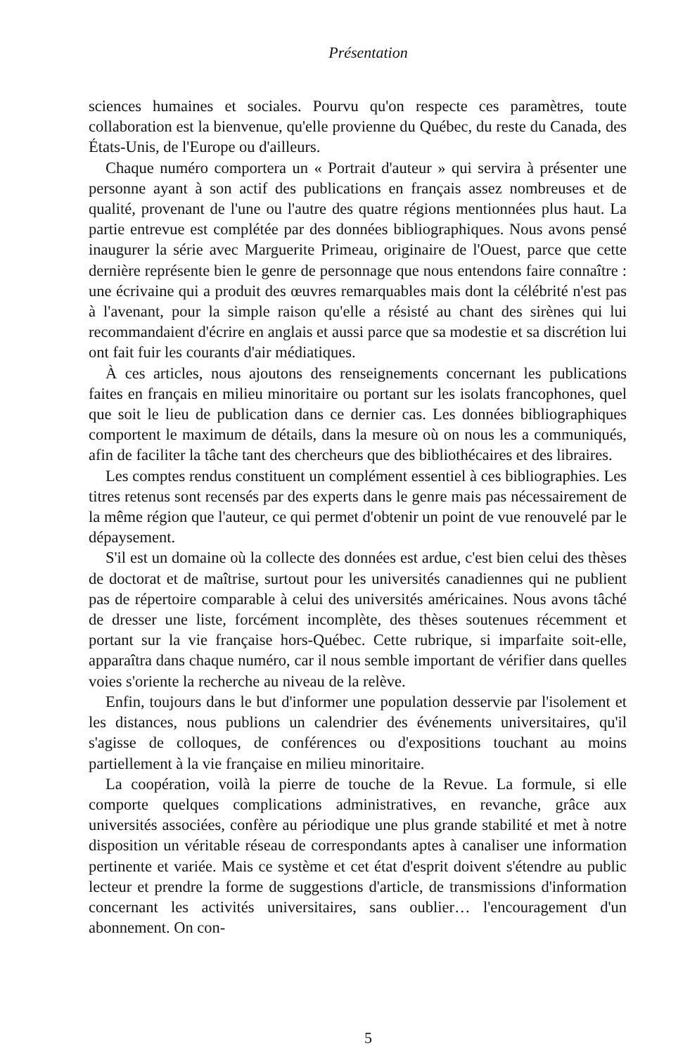Présentation
sciences humaines et sociales. Pourvu qu'on respecte ces paramètres, toute collaboration est la bienvenue, qu'elle provienne du Québec, du reste du Canada, des États-Unis, de l'Europe ou d'ailleurs.
Chaque numéro comportera un « Portrait d'auteur » qui servira à présenter une personne ayant à son actif des publications en français assez nombreuses et de qualité, provenant de l'une ou l'autre des quatre régions mentionnées plus haut. La partie entrevue est complétée par des données bibliographiques. Nous avons pensé inaugurer la série avec Marguerite Primeau, originaire de l'Ouest, parce que cette dernière représente bien le genre de personnage que nous entendons faire connaître : une écrivaine qui a produit des œuvres remarquables mais dont la célébrité n'est pas à l'avenant, pour la simple raison qu'elle a résisté au chant des sirènes qui lui recommandaient d'écrire en anglais et aussi parce que sa modestie et sa discrétion lui ont fait fuir les courants d'air médiatiques.
À ces articles, nous ajoutons des renseignements concernant les publications faites en français en milieu minoritaire ou portant sur les isolats francophones, quel que soit le lieu de publication dans ce dernier cas. Les données bibliographiques comportent le maximum de détails, dans la mesure où on nous les a communiqués, afin de faciliter la tâche tant des chercheurs que des bibliothécaires et des libraires.
Les comptes rendus constituent un complément essentiel à ces bibliographies. Les titres retenus sont recensés par des experts dans le genre mais pas nécessairement de la même région que l'auteur, ce qui permet d'obtenir un point de vue renouvelé par le dépaysement.
S'il est un domaine où la collecte des données est ardue, c'est bien celui des thèses de doctorat et de maîtrise, surtout pour les universités canadiennes qui ne publient pas de répertoire comparable à celui des universités américaines. Nous avons tâché de dresser une liste, forcément incomplète, des thèses soutenues récemment et portant sur la vie française hors-Québec. Cette rubrique, si imparfaite soit-elle, apparaîtra dans chaque numéro, car il nous semble important de vérifier dans quelles voies s'oriente la recherche au niveau de la relève.
Enfin, toujours dans le but d'informer une population desservie par l'isolement et les distances, nous publions un calendrier des événements universitaires, qu'il s'agisse de colloques, de conférences ou d'expositions touchant au moins partiellement à la vie française en milieu minoritaire.
La coopération, voilà la pierre de touche de la Revue. La formule, si elle comporte quelques complications administratives, en revanche, grâce aux universités associées, confère au périodique une plus grande stabilité et met à notre disposition un véritable réseau de correspondants aptes à canaliser une information pertinente et variée. Mais ce système et cet état d'esprit doivent s'étendre au public lecteur et prendre la forme de suggestions d'article, de transmissions d'information concernant les activités universitaires, sans oublier… l'encouragement d'un abonnement. On con-
5